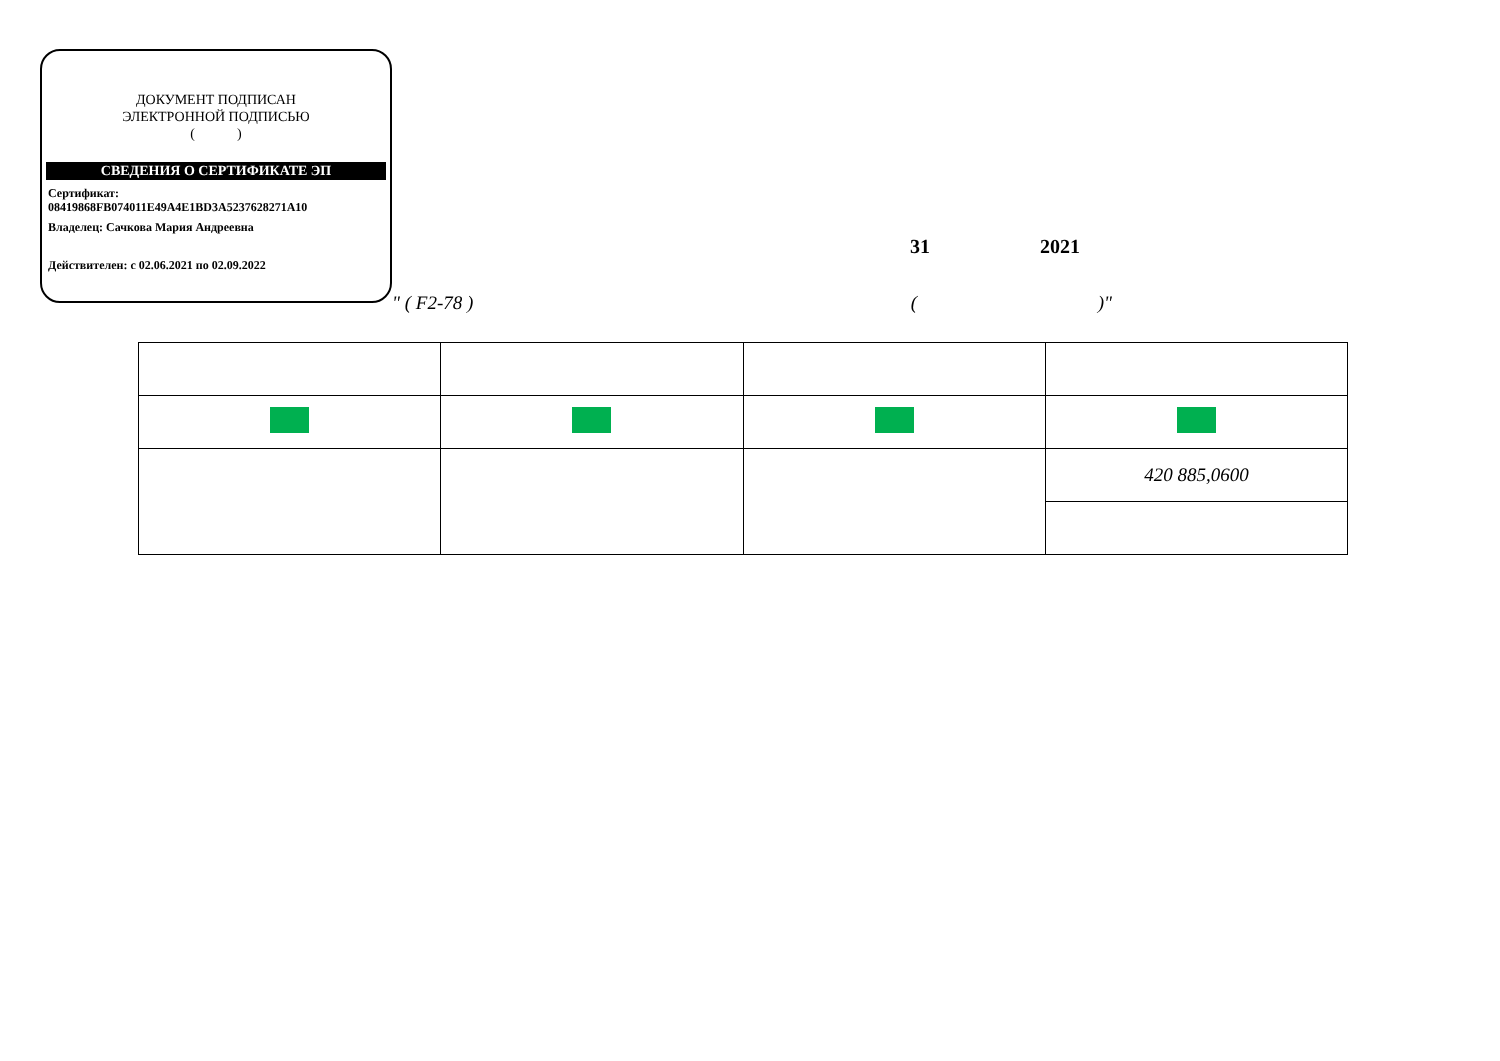ДОКУМЕНТ ПОДПИСАН
ЭЛЕКТРОННОЙ ПОДПИСЬЮ
( )
СВЕДЕНИЯ О СЕРТИФИКАТЕ ЭП
Сертификат:
08419868FB074011E49A4E1BD3A5237628271A10
Владелец: Сачкова Мария Андреевна
Действителен: с 02.06.2021 по 02.09.2022
31 2021
" ( F2-78 ) ( )"
| | | | 420 885,0600 |